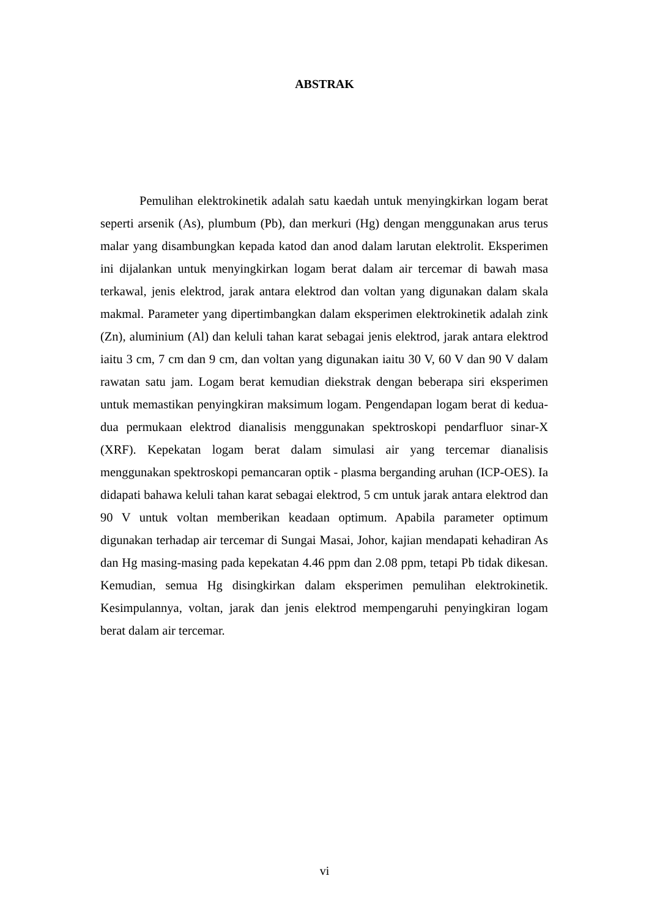ABSTRAK
Pemulihan elektrokinetik adalah satu kaedah untuk menyingkirkan logam berat seperti arsenik (As), plumbum (Pb), dan merkuri (Hg) dengan menggunakan arus terus malar yang disambungkan kepada katod dan anod dalam larutan elektrolit. Eksperimen ini dijalankan untuk menyingkirkan logam berat dalam air tercemar di bawah masa terkawal, jenis elektrod, jarak antara elektrod dan voltan yang digunakan dalam skala makmal. Parameter yang dipertimbangkan dalam eksperimen elektrokinetik adalah zink (Zn), aluminium (Al) dan keluli tahan karat sebagai jenis elektrod, jarak antara elektrod iaitu 3 cm, 7 cm dan 9 cm, dan voltan yang digunakan iaitu 30 V, 60 V dan 90 V dalam rawatan satu jam. Logam berat kemudian diekstrak dengan beberapa siri eksperimen untuk memastikan penyingkiran maksimum logam. Pengendapan logam berat di kedua-dua permukaan elektrod dianalisis menggunakan spektroskopi pendarfluor sinar-X (XRF). Kepekatan logam berat dalam simulasi air yang tercemar dianalisis menggunakan spektroskopi pemancaran optik - plasma berganding aruhan (ICP-OES). Ia didapati bahawa keluli tahan karat sebagai elektrod, 5 cm untuk jarak antara elektrod dan 90 V untuk voltan memberikan keadaan optimum. Apabila parameter optimum digunakan terhadap air tercemar di Sungai Masai, Johor, kajian mendapati kehadiran As dan Hg masing-masing pada kepekatan 4.46 ppm dan 2.08 ppm, tetapi Pb tidak dikesan. Kemudian, semua Hg disingkirkan dalam eksperimen pemulihan elektrokinetik. Kesimpulannya, voltan, jarak dan jenis elektrod mempengaruhi penyingkiran logam berat dalam air tercemar.
vi